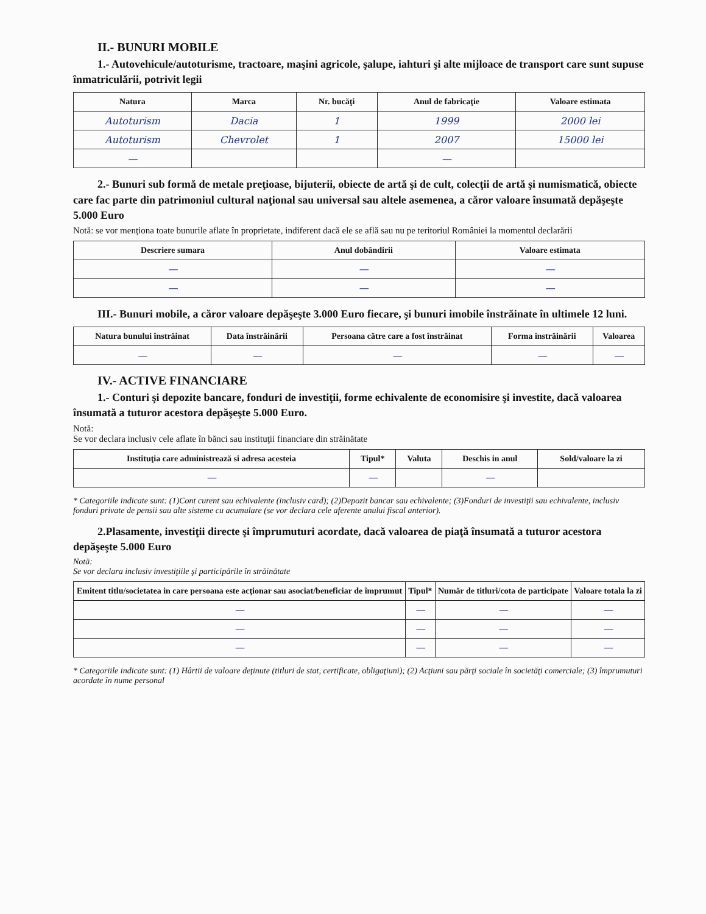II.- BUNURI MOBILE
1.- Autovehicule/autoturisme, tractoare, maşini agricole, şalupe, iahturi şi alte mijloace de transport care sunt supuse înmatriculării, potrivit legii
| Natura | Marca | Nr. bucăţi | Anul de fabricaţie | Valoare estimata |
| --- | --- | --- | --- | --- |
| Autoturism | Dacia | 1 | 1999 | 2000 lei |
| Autoturism | Chevrolet | 1 | 2007 | 15000 lei |
| — | | | — | |
2.- Bunuri sub formă de metale preţioase, bijuterii, obiecte de artă şi de cult, colecţii de artă şi numismatică, obiecte care fac parte din patrimoniul cultural naţional sau universal sau altele asemenea, a căror valoare însumată depăşeşte 5.000 Euro
Notă: se vor menţiona toate bunurile aflate în proprietate, indiferent dacă ele se află sau nu pe teritoriul României la momentul declarării
| Descriere sumara | Anul dobândirii | Valoare estimata |
| --- | --- | --- |
| — | — | — |
| — | — | — |
III.- Bunuri mobile, a căror valoare depăşeşte 3.000 Euro fiecare, şi bunuri imobile înstrăinate în ultimele 12 luni.
| Natura bunului înstrăinat | Data înstrăinării | Persoana către care a fost înstrăinat | Forma înstrăinării | Valoarea |
| --- | --- | --- | --- | --- |
| — | — | — | — | — |
IV.- ACTIVE FINANCIARE
1.- Conturi şi depozite bancare, fonduri de investiţii, forme echivalente de economisire şi investite, dacă valoarea însumată a tuturor acestora depăşeşte 5.000 Euro.
Notă:
Se vor declara inclusiv cele aflate în bănci sau instituţii financiare din străinătate
| Instituţia care administrează si adresa acesteia | Tipul* | Valuta | Deschis in anul | Sold/valoare la zi |
| --- | --- | --- | --- | --- |
| — | — | | — | |
* Categoriile indicate sunt: (1)Cont curent sau echivalente (inclusiv card); (2)Depozit bancar sau echivalente; (3)Fonduri de investiţii sau echivalente, inclusiv fonduri private de pensii sau alte sisteme cu acumulare (se vor declara cele aferente anului fiscal anterior).
2.Plasamente, investiţii directe şi împrumuturi acordate, dacă valoarea de piaţă însumată a tuturor acestora depăşeşte 5.000 Euro
Notă:
Se vor declara inclusiv investiţiile şi participările în străinătate
| Emitent titlu/societatea in care persoana este acţionar sau asociat/beneficiar de împrumut | Tipul* | Număr de titluri/cota de participate | Valoare totala la zi |
| --- | --- | --- | --- |
| — | — | — | — |
| — | — | — | — |
| — | — | — | — |
* Categoriile indicate sunt: (1) Hârtii de valoare deţinute (titluri de stat, certificate, obligaţiuni); (2) Acţiuni sau părţi sociale în societăţi comerciale; (3) împrumuturi acordate în nume personal